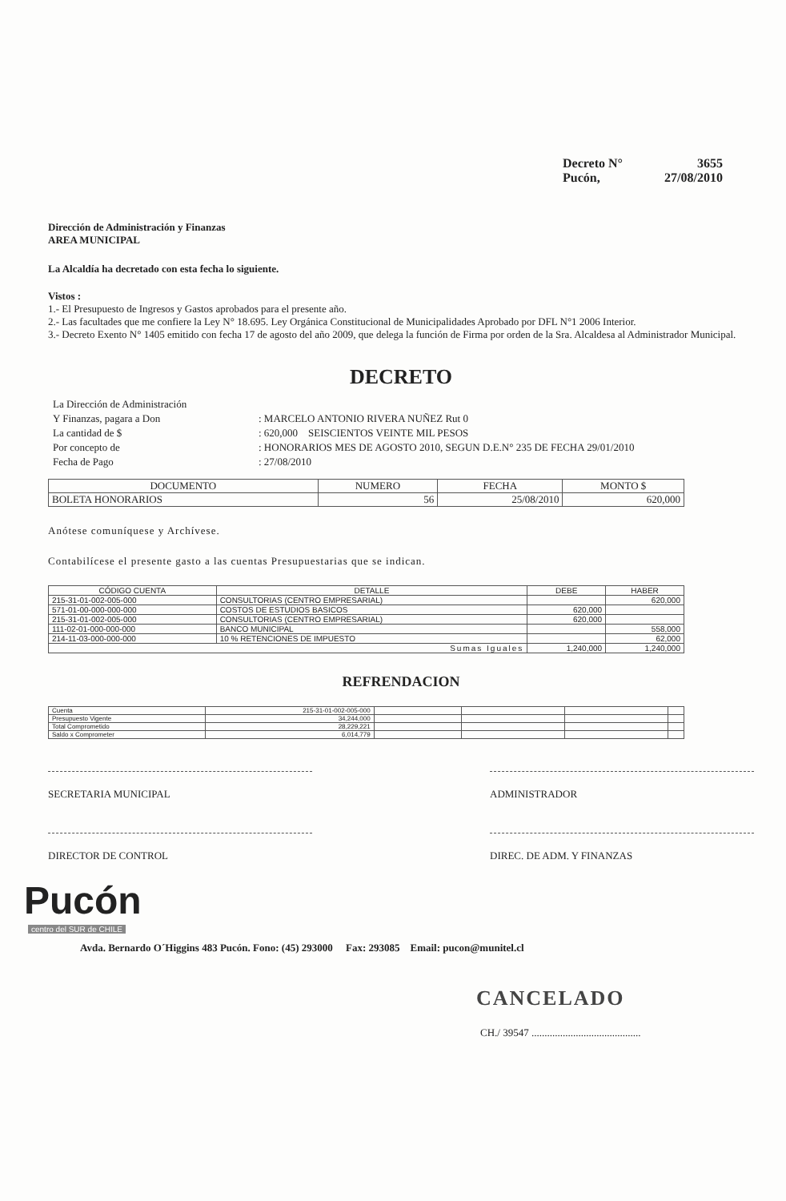Decreto N° 3655
Pucón, 27/08/2010
Dirección de Administración y Finanzas
AREA MUNICIPAL
La Alcaldía ha decretado con esta fecha lo siguiente.
Vistos :
1.- El Presupuesto de Ingresos y Gastos aprobados para el presente año.
2.- Las facultades que me confiere la Ley N° 18.695. Ley Orgánica Constitucional de Municipalidades Aprobado por DFL N°1 2006 Interior.
3.- Decreto Exento N° 1405 emitido con fecha 17 de agosto del año 2009, que delega la función de Firma por orden de la Sra. Alcaldesa al Administrador Municipal.
DECRETO
| La Dirección de Administración | |
| Y Finanzas, pagara a Don | : MARCELO ANTONIO RIVERA NUÑEZ Rut 0 |
| La cantidad de $ | : 620,000 SEISCIENTOS VEINTE MIL PESOS |
| Por concepto de | : HONORARIOS MES DE AGOSTO 2010, SEGUN D.E.N° 235 DE FECHA 29/01/2010 |
| Fecha de Pago | : 27/08/2010 |
| DOCUMENTO | NUMERO | FECHA | MONTO $ |
| --- | --- | --- | --- |
| BOLETA HONORARIOS | 56 | 25/08/2010 | 620,000 |
Anótese comuníquese y Archívese.
Contabilícese el presente gasto a las cuentas Presupuestarias que se indican.
| CÓDIGO CUENTA | DETALLE | DEBE | HABER |
| --- | --- | --- | --- |
| 215-31-01-002-005-000 | CONSULTORIAS (CENTRO EMPRESARIAL) | | 620,000 |
| 571-01-00-000-000-000 | COSTOS DE ESTUDIOS BASICOS | 620,000 | |
| 215-31-01-002-005-000 | CONSULTORIAS (CENTRO EMPRESARIAL) | 620,000 | |
| 111-02-01-000-000-000 | BANCO MUNICIPAL | | 558,000 |
| 214-11-03-000-000-000 | 10 % RETENCIONES DE IMPUESTO | | 62,000 |
| Sumas Iguales | | 1,240,000 | 1,240,000 |
REFRENDACION
| Cuenta | 215-31-01-002-005-000 | | | | |
| Presupuesto Vigente | 34,244,000 | | | | |
| Total Comprometido | 28,229,221 | | | | |
| Saldo x Comprometer | 6,014,779 | | | | |
SECRETARIA MUNICIPAL ADMINISTRADOR
DIRECTOR DE CONTROL DIREC. DE ADM. Y FINANZAS
Pucón
centro del SUR de CHILE
Avda. Bernardo O´Higgins 483 Pucón. Fono: (45) 293000 Fax: 293085 Email: pucon@munitel.cl
CANCELADO
CH./ 39547 ..........................................